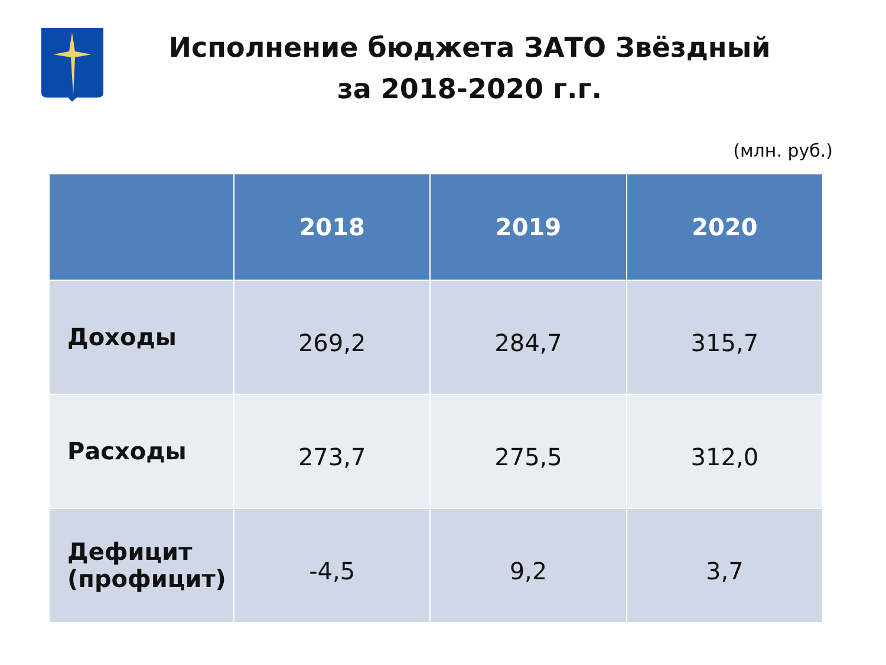Исполнение бюджета ЗАТО Звёздный
за 2018-2020 г.г.
(млн. руб.)
| | 2018 | 2019 | 2020 |
| --- | --- | --- | --- |
| Доходы | 269,2 | 284,7 | 315,7 |
| Расходы | 273,7 | 275,5 | 312,0 |
| Дефицит (профицит) | -4,5 | 9,2 | 3,7 |